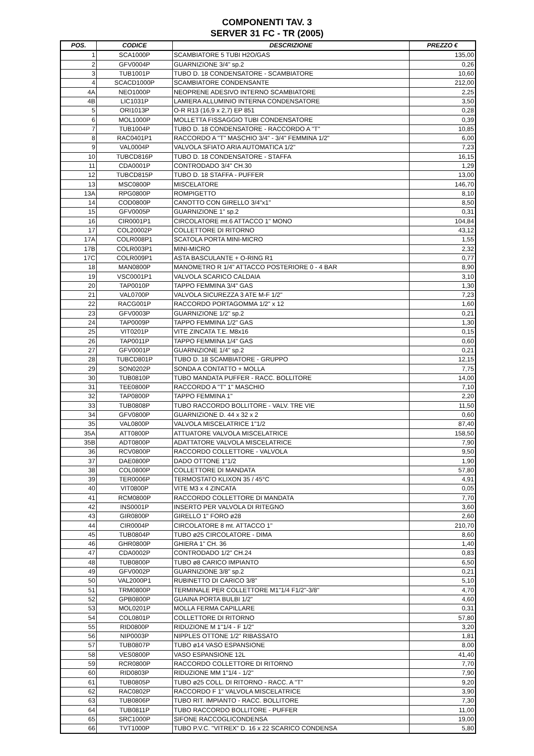COMPONENTI TAV. 3
SERVER 31 FC - TR (2005)
| POS. | CODICE | DESCRIZIONE | PREZZO € |
| --- | --- | --- | --- |
| 1 | SCA1000P | SCAMBIATORE 5 TUBI H2O/GAS | 135,00 |
| 2 | GFV0004P | GUARNIZIONE 3/4" sp.2 | 0,26 |
| 3 | TUB1001P | TUBO D. 18 CONDENSATORE - SCAMBIATORE | 10,60 |
| 4 | SCACD1000P | SCAMBIATORE CONDENSANTE | 212,00 |
| 4A | NEO1000P | NEOPRENE ADESIVO INTERNO SCAMBIATORE | 2,25 |
| 4B | LIC1031P | LAMIERA ALLUMINIO INTERNA CONDENSATORE | 3,50 |
| 5 | ORI1013P | O-R R13 (16,9 x 2,7) EP 851 | 0,28 |
| 6 | MOL1000P | MOLLETTA FISSAGGIO TUBI CONDENSATORE | 0,39 |
| 7 | TUB1004P | TUBO D. 18 CONDENSATORE - RACCORDO A "T" | 10,85 |
| 8 | RAC0401P1 | RACCORDO A "T" MASCHIO 3/4" - 3/4" FEMMINA 1/2" | 6,00 |
| 9 | VAL0004P | VALVOLA SFIATO ARIA AUTOMATICA 1/2" | 7,23 |
| 10 | TUBCD816P | TUBO D. 18 CONDENSATORE - STAFFA | 16,15 |
| 11 | CDA0001P | CONTRODADO 3/4" CH.30 | 1,29 |
| 12 | TUBCD815P | TUBO D. 18 STAFFA - PUFFER | 13,00 |
| 13 | MSC0800P | MISCELATORE | 146,70 |
| 13A | RPG0800P | ROMPIGETTO | 8,10 |
| 14 | COD0800P | CANOTTO CON GIRELLO 3/4"x1" | 8,50 |
| 15 | GFV0005P | GUARNIZIONE 1" sp.2 | 0,31 |
| 16 | CIR0001P1 | CIRCOLATORE mt.6 ATTACCO 1" MONO | 104,84 |
| 17 | COL20002P | COLLETTORE DI RITORNO | 43,12 |
| 17A | COLR008P1 | SCATOLA PORTA MINI-MICRO | 1,55 |
| 17B | COLR003P1 | MINI-MICRO | 2,32 |
| 17C | COLR009P1 | ASTA BASCULANTE + O-RING R1 | 0,77 |
| 18 | MAN0800P | MANOMETRO R 1/4" ATTACCO POSTERIORE 0 - 4 BAR | 8,90 |
| 19 | VSC0001P1 | VALVOLA SCARICO CALDAIA | 3,10 |
| 20 | TAP0010P | TAPPO FEMMINA 3/4" GAS | 1,30 |
| 21 | VAL0700P | VALVOLA SICUREZZA 3 ATE M-F 1/2" | 7,23 |
| 22 | RACG001P | RACCORDO PORTAGOMMA 1/2" x 12 | 1,60 |
| 23 | GFV0003P | GUARNIZIONE 1/2" sp.2 | 0,21 |
| 24 | TAP0009P | TAPPO FEMMINA 1/2" GAS | 1,30 |
| 25 | VIT0201P | VITE ZINCATA T.E. M8x16 | 0,15 |
| 26 | TAP0011P | TAPPO FEMMINA 1/4" GAS | 0,60 |
| 27 | GFV0001P | GUARNIZIONE 1/4" sp.2 | 0,21 |
| 28 | TUBCD801P | TUBO D. 18 SCAMBIATORE - GRUPPO | 12,15 |
| 29 | SON0202P | SONDA A CONTATTO + MOLLA | 7,75 |
| 30 | TUB0810P | TUBO MANDATA PUFFER - RACC. BOLLITORE | 14,00 |
| 31 | TEE0800P | RACCORDO A "T" 1" MASCHIO | 7,10 |
| 32 | TAP0800P | TAPPO FEMMINA 1" | 2,20 |
| 33 | TUB0808P | TUBO RACCORDO BOLLITORE - VALV. TRE VIE | 11,50 |
| 34 | GFV0800P | GUARNIZIONE D. 44 x 32 x 2 | 0,60 |
| 35 | VAL0800P | VALVOLA MISCELATRICE 1"1/2 | 87,40 |
| 35A | ATT0800P | ATTUATORE VALVOLA MISCELATRICE | 158,50 |
| 35B | ADT0800P | ADATTATORE VALVOLA MISCELATRICE | 7,90 |
| 36 | RCV0800P | RACCORDO COLLETTORE - VALVOLA | 9,50 |
| 37 | DAE0800P | DADO OTTONE 1"1/2 | 1,90 |
| 38 | COL0800P | COLLETTORE DI MANDATA | 57,80 |
| 39 | TER0006P | TERMOSTATO KLIXON 35 / 45°C | 4,91 |
| 40 | VIT0800P | VITE M3 x 4 ZINCATA | 0,05 |
| 41 | RCM0800P | RACCORDO COLLETTORE DI MANDATA | 7,70 |
| 42 | INS0001P | INSERTO PER VALVOLA DI RITEGNO | 3,60 |
| 43 | GIR0800P | GIRELLO 1" FORO ø28 | 2,60 |
| 44 | CIR0004P | CIRCOLATORE 8 mt. ATTACCO 1" | 210,70 |
| 45 | TUB0804P | TUBO ø25 CIRCOLATORE - DIMA | 8,60 |
| 46 | GHR0800P | GHIERA 1" CH. 36 | 1,40 |
| 47 | CDA0002P | CONTRODADO 1/2" CH.24 | 0,83 |
| 48 | TUB0800P | TUBO ø8 CARICO IMPIANTO | 6,50 |
| 49 | GFV0002P | GUARNIZIONE 3/8" sp.2 | 0,21 |
| 50 | VAL2000P1 | RUBINETTO DI CARICO 3/8" | 5,10 |
| 51 | TRM0800P | TERMINALE PER COLLETTORE M1"1/4 F1/2"-3/8" | 4,70 |
| 52 | GPB0800P | GUAINA PORTA BULBI 1/2" | 4,60 |
| 53 | MOL0201P | MOLLA FERMA CAPILLARE | 0,31 |
| 54 | COL0801P | COLLETTORE DI RITORNO | 57,80 |
| 55 | RID0800P | RIDUZIONE M 1"1/4 - F 1/2" | 3,20 |
| 56 | NIP0003P | NIPPLES OTTONE 1/2" RIBASSATO | 1,81 |
| 57 | TUB0807P | TUBO ø14 VASO ESPANSIONE | 8,00 |
| 58 | VES0800P | VASO ESPANSIONE 12L | 41,40 |
| 59 | RCR0800P | RACCORDO COLLETTORE DI RITORNO | 7,70 |
| 60 | RID0803P | RIDUZIONE MM 1"1/4 - 1/2" | 7,90 |
| 61 | TUB0805P | TUBO ø25 COLL. DI RITORNO - RACC. A "T" | 9,20 |
| 62 | RAC0802P | RACCORDO F 1" VALVOLA MISCELATRICE | 3,90 |
| 63 | TUB0806P | TUBO RIT. IMPIANTO - RACC. BOLLITORE | 7,30 |
| 64 | TUB0811P | TUBO RACCORDO BOLLITORE - PUFFER | 11,00 |
| 65 | SRC1000P | SIFONE RACCOGLICONDENSA | 19,00 |
| 66 | TVT1000P | TUBO P.V.C. "VITREX" D. 16 x 22 SCARICO CONDENSA | 5,80 |